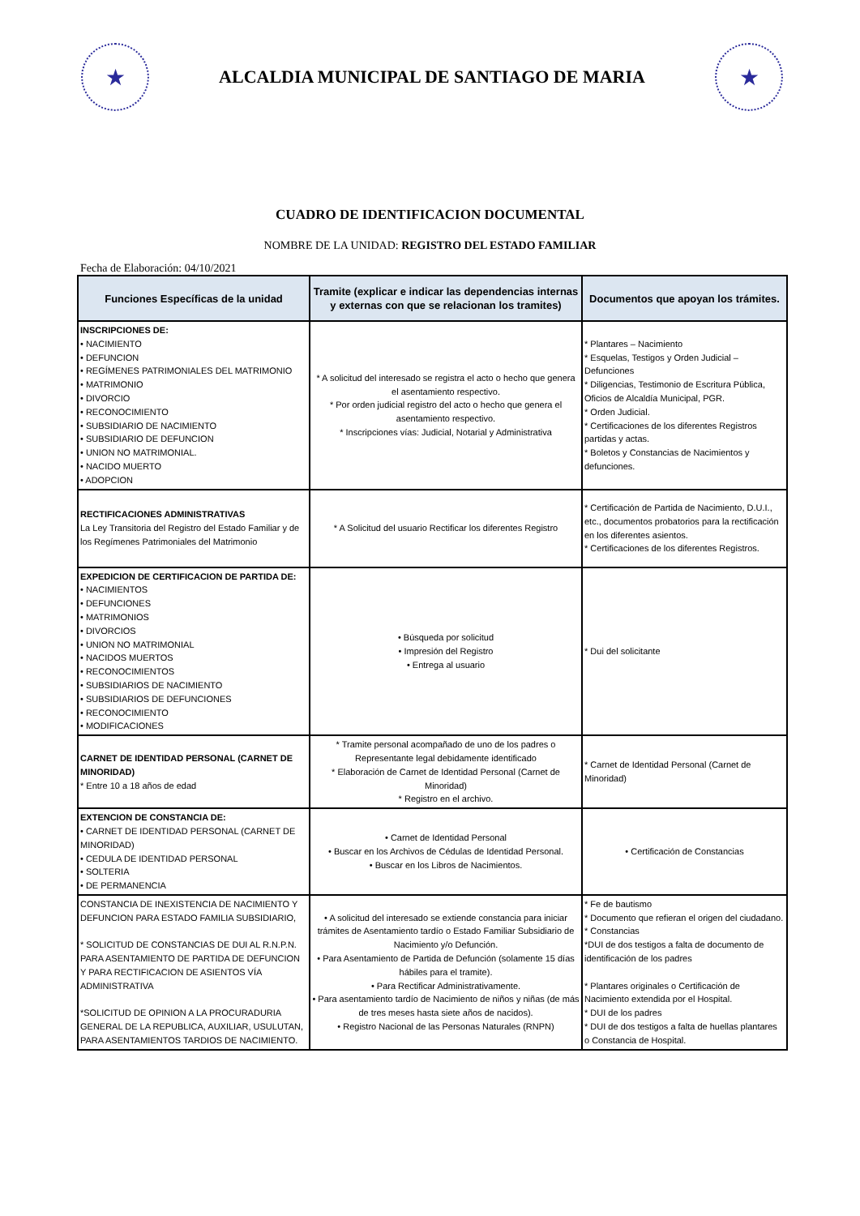★
ALCALDIA MUNICIPAL DE SANTIAGO DE MARIA
★
CUADRO DE IDENTIFICACION DOCUMENTAL
NOMBRE DE LA UNIDAD: REGISTRO DEL ESTADO FAMILIAR
Fecha de Elaboración: 04/10/2021
| Funciones Específicas de la unidad | Tramite (explicar e indicar las dependencias internas y externas con que se relacionan los tramites) | Documentos que apoyan los trámites. |
| --- | --- | --- |
| INSCRIPCIONES DE: • NACIMIENTO • DEFUNCION • REGÍMENES PATRIMONIALES DEL MATRIMONIO • MATRIMONIO • DIVORCIO • RECONOCIMIENTO • SUBSIDIARIO DE NACIMIENTO • SUBSIDIARIO DE DEFUNCION • UNION NO MATRIMONIAL. • NACIDO MUERTO • ADOPCION | * A solicitud del interesado se registra el acto o hecho que genera el asentamiento respectivo. * Por orden judicial registro del acto o hecho que genera el asentamiento respectivo. * Inscripciones vías: Judicial, Notarial y Administrativa | * Plantares – Nacimiento * Esquelas, Testigos y Orden Judicial – Defunciones * Diligencias, Testimonio de Escritura Pública, Oficios de Alcaldía Municipal, PGR. * Orden Judicial. * Certificaciones de los diferentes Registros partidas y actas. * Boletos y Constancias de Nacimientos y defunciones. |
| RECTIFICACIONES ADMINISTRATIVAS La Ley Transitoria del Registro del Estado Familiar y de los Regímenes Patrimoniales del Matrimonio | * A Solicitud del usuario Rectificar los diferentes Registro | * Certificación de Partida de Nacimiento, D.U.I., etc., documentos probatorios para la rectificación en los diferentes asientos. * Certificaciones de los diferentes Registros. |
| EXPEDICION DE CERTIFICACION DE PARTIDA DE: • NACIMIENTOS • DEFUNCIONES • MATRIMONIOS • DIVORCIOS • UNION NO MATRIMONIAL • NACIDOS MUERTOS • RECONOCIMIENTOS • SUBSIDIARIOS DE NACIMIENTO • SUBSIDIARIOS DE DEFUNCIONES • RECONOCIMIENTO • MODIFICACIONES | • Búsqueda por solicitud • Impresión del Registro • Entrega al usuario | * Dui del solicitante |
| CARNET DE IDENTIDAD PERSONAL (CARNET DE MINORIDAD) * Entre 10 a 18 años de edad | * Tramite personal acompañado de uno de los padres o Representante legal debidamente identificado * Elaboración de Carnet de Identidad Personal (Carnet de Minoridad) * Registro en el archivo. | * Carnet de Identidad Personal (Carnet de Minoridad) |
| EXTENCION DE CONSTANCIA DE: • CARNET DE IDENTIDAD PERSONAL (CARNET DE MINORIDAD) • CEDULA DE IDENTIDAD PERSONAL • SOLTERIA • DE PERMANENCIA | • Carnet de Identidad Personal • Buscar en los Archivos de Cédulas de Identidad Personal. • Buscar en los Libros de Nacimientos. | • Certificación de Constancias |
| CONSTANCIA DE INEXISTENCIA DE NACIMIENTO Y DEFUNCION PARA ESTADO FAMILIA SUBSIDIARIO, * SOLICITUD DE CONSTANCIAS DE DUI AL R.N.P.N. PARA ASENTAMIENTO DE PARTIDA DE DEFUNCION Y PARA RECTIFICACION DE ASIENTOS VÍA ADMINISTRATIVA *SOLICITUD DE OPINION A LA PROCURADURIA GENERAL DE LA REPUBLICA, AUXILIAR, USULUTAN, PARA ASENTAMIENTOS TARDIOS DE NACIMIENTO. | • A solicitud del interesado se extiende constancia para iniciar trámites de Asentamiento tardío o Estado Familiar Subsidiario de Nacimiento y/o Defunción. • Para Asentamiento de Partida de Defunción (solamente 15 días hábiles para el tramite). • Para Rectificar Administrativamente. • Para asentamiento tardío de Nacimiento de niños y niñas (de más de tres meses hasta siete años de nacidos). • Registro Nacional de las Personas Naturales (RNPN) | * Fe de bautismo * Documento que refieran el origen del ciudadano. * Constancias *DUI de dos testigos a falta de documento de identificación de los padres * Plantares originales o Certificación de Nacimiento extendida por el Hospital. * DUI de los padres * DUI de dos testigos a falta de huellas plantares o Constancia de Hospital. |